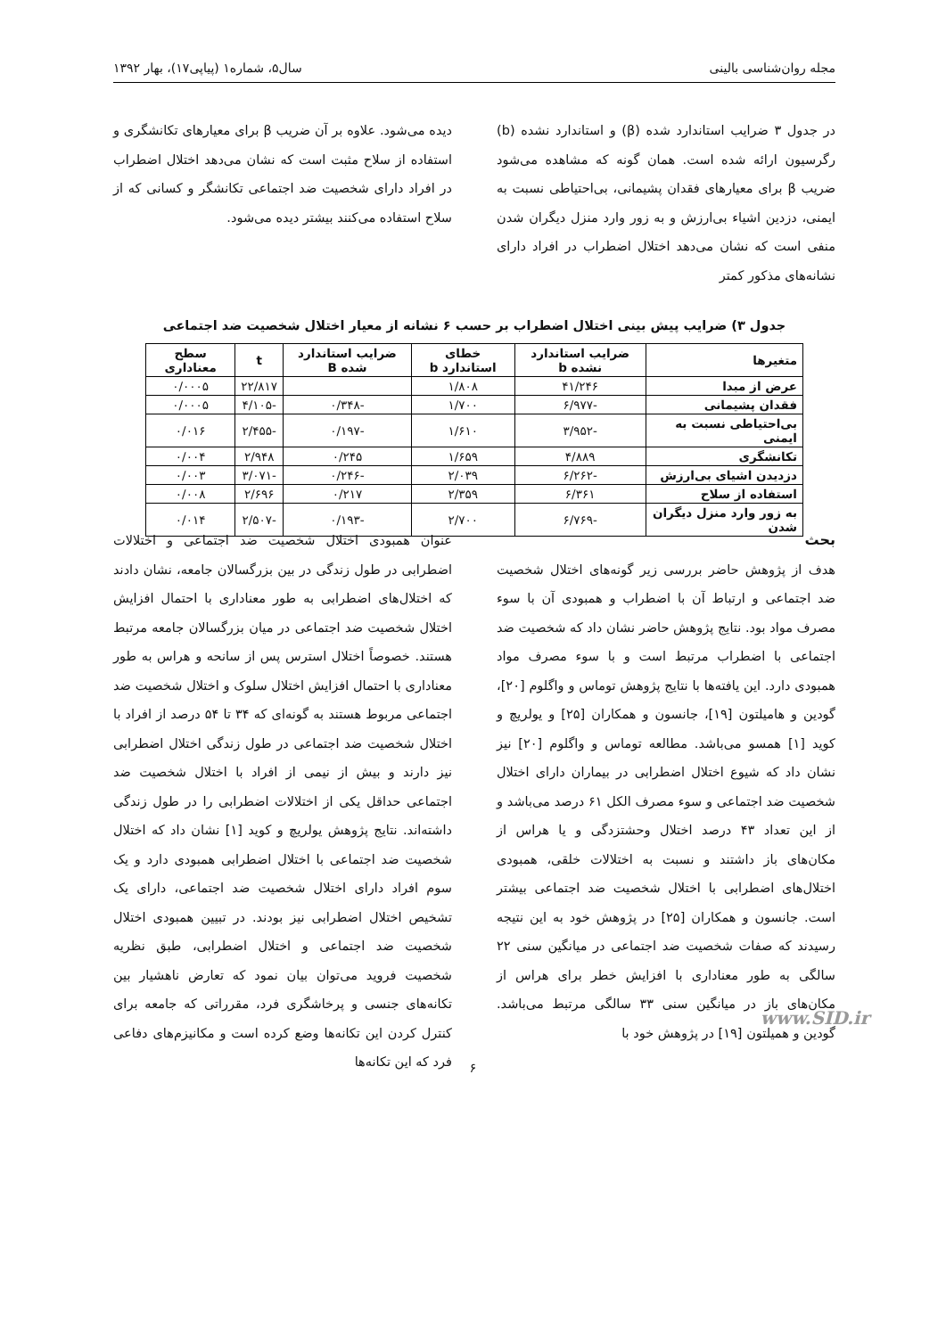مجله روان‌شناسی بالینی سال۵، شماره۱ (پیاپی۱۷)، بهار ۱۳۹۲
در جدول ۳ ضرایب استاندارد شده (β) و استاندارد نشده (b) رگرسیون ارائه شده است. همان گونه که مشاهده می‌شود ضریب β برای معیارهای فقدان پشیمانی، بی‌احتیاطی نسبت به ایمنی، دزدین اشیاء بی‌ارزش و به زور وارد منزل دیگران شدن منفی است که نشان می‌دهد اختلال اضطراب در افراد دارای نشانه‌های مذکور کمتر
دیده می‌شود. علاوه بر آن ضریب β برای معیارهای تکانشگری و استفاده از سلاح مثبت است که نشان می‌دهد اختلال اضطراب در افراد دارای شخصیت ضد اجتماعی تکانشگر و کسانی که از سلاح استفاده می‌کنند بیشتر دیده می‌شود.
جدول ۳) ضرایب پیش بینی اختلال اضطراب بر حسب ۶ نشانه از معیار اختلال شخصیت ضد اجتماعی
| متغیرها | ضرایب استاندارد نشده b | خطای استاندارد b | ضرایب استاندارد شده B | t | سطح معناداری |
| --- | --- | --- | --- | --- | --- |
| عرض از مبدا | ۴۱/۲۴۶ | ۱/۸۰۸ | | ۲۲/۸۱۷ | ۰/۰۰۰۵ |
| فقدان پشیمانی | -۶/۹۷۷ | ۱/۷۰۰ | -۰/۳۴۸ | -۴/۱۰۵ | ۰/۰۰۰۵ |
| بی‌احتیاطی نسبت به ایمنی | -۳/۹۵۲ | ۱/۶۱۰ | -۰/۱۹۷ | -۲/۴۵۵ | ۰/۰۱۶ |
| تکانشگری | ۴/۸۸۹ | ۱/۶۵۹ | ۰/۲۴۵ | ۲/۹۴۸ | ۰/۰۰۴ |
| دزدیدن اشیای بی‌ارزش | -۶/۲۶۲ | ۲/۰۳۹ | -۰/۲۴۶ | -۳/۰۷۱ | ۰/۰۰۳ |
| استفاده از سلاح | ۶/۳۶۱ | ۲/۳۵۹ | ۰/۲۱۷ | ۲/۶۹۶ | ۰/۰۰۸ |
| به زور وارد منزل دیگران شدن | -۶/۷۶۹ | ۲/۷۰۰ | -۰/۱۹۳ | -۲/۵۰۷ | ۰/۰۱۴ |
بحث
هدف از پژوهش حاضر بررسی زیر گونه‌های اختلال شخصیت ضد اجتماعی و ارتباط آن با اضطراب و همبودی آن با سوء مصرف مواد بود. نتایج پژوهش حاضر نشان داد که شخصیت ضد اجتماعی با اضطراب مرتبط است و با سوء مصرف مواد همبودی دارد. این یافته‌ها با نتایج پژوهش توماس و واگلوم [۲۰]، گودین و هامیلتون [۱۹]، جانسون و همکاران [۲۵] و یولریچ و کوید [۱] همسو می‌باشد. مطالعه توماس و واگلوم [۲۰] نیز نشان داد که شیوع اختلال اضطرابی در بیماران دارای اختلال شخصیت ضد اجتماعی و سوء مصرف الکل ۶۱ درصد می‌باشد و از این تعداد ۴۳ درصد اختلال وحشتزدگی و یا هراس از مکان‌های باز داشتند و نسبت به اختلالات خلقی، همبودی اختلال‌های اضطرابی با اختلال شخصیت ضد اجتماعی بیشتر است. جانسون و همکاران [۲۵] در پژوهش خود به این نتیجه رسیدند که صفات شخصیت ضد اجتماعی در میانگین سنی ۲۲ سالگی به طور معناداری با افزایش خطر برای هراس از مکان‌های باز در میانگین سنی ۳۳ سالگی مرتبط می‌باشد. گودین و همیلتون [۱۹] در پژوهش خود با
عنوان همبودی اختلال شخصیت ضد اجتماعی و اختلالات اضطرابی در طول زندگی در بین بزرگسالان جامعه، نشان دادند که اختلال‌های اضطرابی به طور معناداری با احتمال افزایش اختلال شخصیت ضد اجتماعی در میان بزرگسالان جامعه مرتبط هستند. خصوصاً اختلال استرس پس از سانحه و هراس به طور معناداری با احتمال افزایش اختلال سلوک و اختلال شخصیت ضد اجتماعی مربوط هستند به گونه‌ای که ۳۴ تا ۵۴ درصد از افراد با اختلال شخصیت ضد اجتماعی در طول زندگی اختلال اضطرابی نیز دارند و بیش از نیمی از افراد با اختلال شخصیت ضد اجتماعی حداقل یکی از اختلالات اضطرابی را در طول زندگی داشته‌اند. نتایج پژوهش یولریچ و کوید [۱] نشان داد که اختلال شخصیت ضد اجتماعی با اختلال اضطرابی همبودی دارد و یک سوم افراد دارای اختلال شخصیت ضد اجتماعی، دارای یک تشخیص اختلال اضطرابی نیز بودند. در تبیین همبودی اختلال شخصیت ضد اجتماعی و اختلال اضطرابی، طبق نظریه شخصیت فروید می‌توان بیان نمود که تعارض ناهشیار بین تکانه‌های جنسی و پرخاشگری فرد، مقرراتی که جامعه برای کنترل کردن این تکانه‌ها وضع کرده است و مکانیزم‌های دفاعی فرد که این تکانه‌ها
www.SID.ir
۶